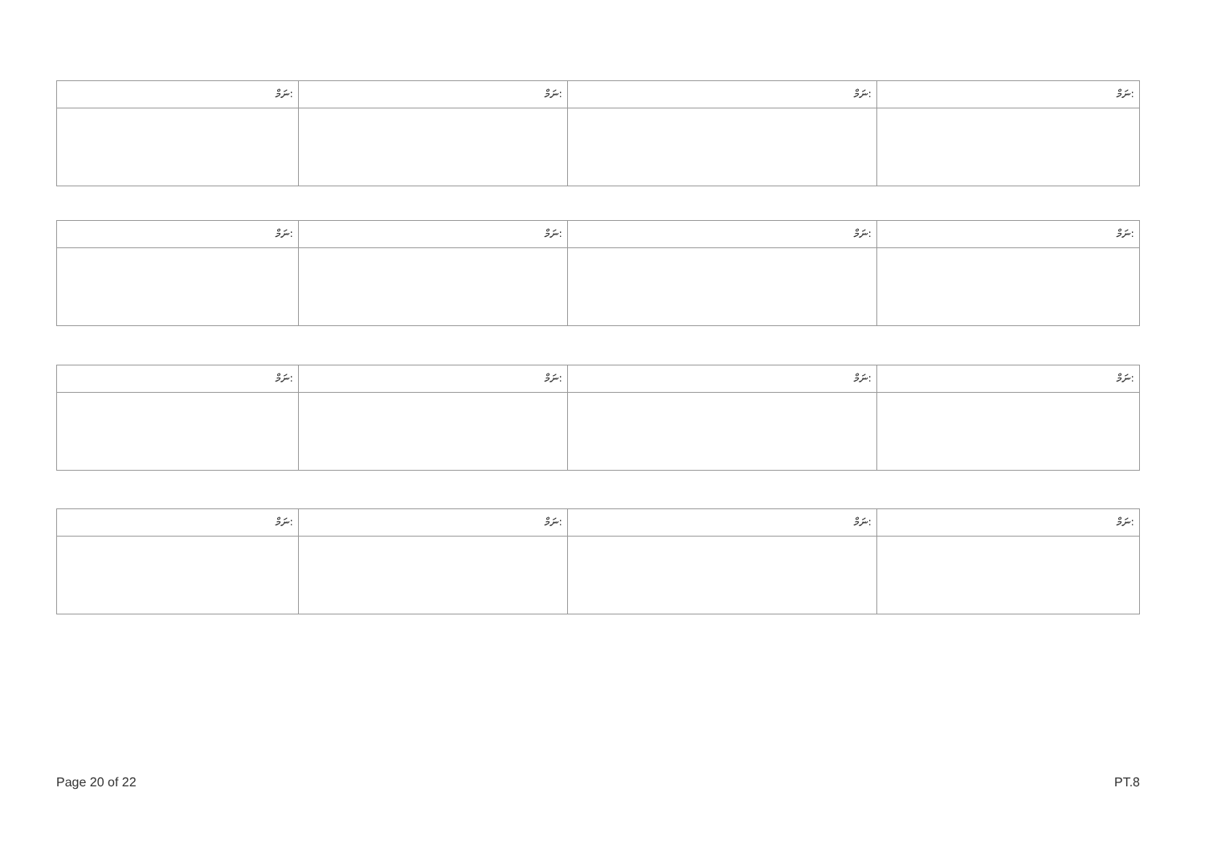| ނަމް: | ނަމް: | ނަމް: | ނަމް: |
| ނަމް: | ނަމް: | ނަމް: | ނަމް: |
| ނަމް: | ނަމް: | ނަމް: | ނަމް: |
| ނަމް: | ނަމް: | ނަމް: | ނަމް: |
Page 20 of 22 PT.8